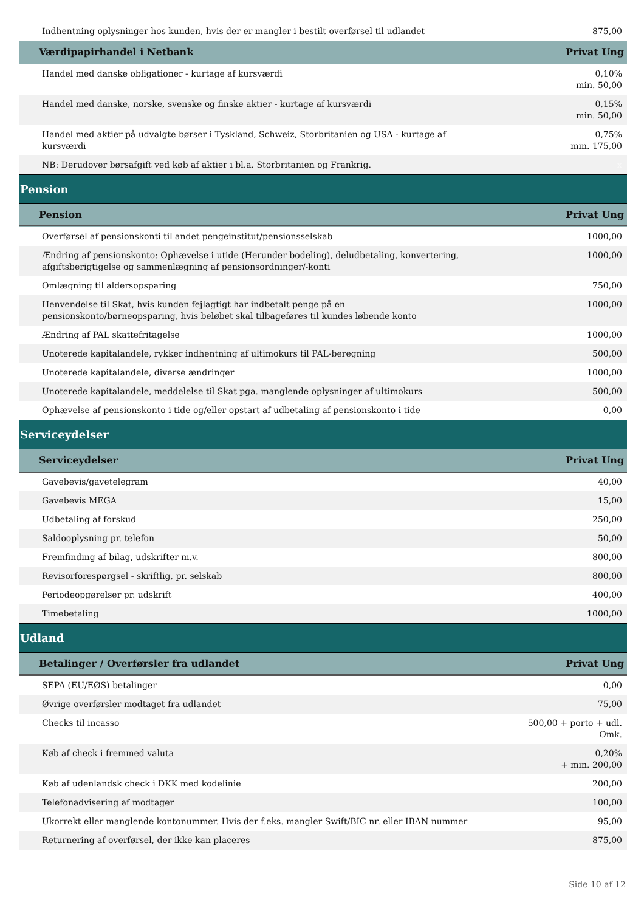| Indhentning oplysninger hos kunden, hvis der er mangler i bestilt overførsel til udlandet | 875,00 |
| Værdipapirhandel i Netbank | Privat Ung |
| Handel med danske obligationer - kurtage af kursværdi | 0,10% min. 50,00 |
| Handel med danske, norske, svenske og finske aktier - kurtage af kursværdi | 0,15% min. 50,00 |
| Handel med aktier på udvalgte børser i Tyskland, Schweiz, Storbritanien og USA - kurtage af kursværdi | 0,75% min. 175,00 |
| NB: Derudover børsafgift ved køb af aktier i bl.a. Storbritanien og Frankrig. | x |
| Pension | |
| Pension | Privat Ung |
| Overførsel af pensionskonti til andet pengeinstitut/pensionsselskab | 1000,00 |
| Ændring af pensionskonto: Ophævelse i utide (Herunder bodeling), deludbetaling, konvertering, afgiftsberigtigelse og sammenlægning af pensionsordninger/-konti | 1000,00 |
| Omlægning til aldersopsparing | 750,00 |
| Henvendelse til Skat, hvis kunden fejlagtigt har indbetalt penge på en pensionskonto/børneopsparing, hvis beløbet skal tilbageføres til kundes løbende konto | 1000,00 |
| Ændring af PAL skattefritagelse | 1000,00 |
| Unoterede kapitalandele, rykker indhentning af ultimokurs til PAL-beregning | 500,00 |
| Unoterede kapitalandele, diverse ændringer | 1000,00 |
| Unoterede kapitalandele, meddelelse til Skat pga. manglende oplysninger af ultimokurs | 500,00 |
| Ophævelse af pensionskonto i tide og/eller opstart af udbetaling af pensionskonto i tide | 0,00 |
| Serviceydelser | |
| Serviceydelser | Privat Ung |
| Gavebevis/gavetelegram | 40,00 |
| Gavebevis MEGA | 15,00 |
| Udbetaling af forskud | 250,00 |
| Saldooplysning pr. telefon | 50,00 |
| Fremfinding af bilag, udskrifter m.v. | 800,00 |
| Revisorforespørgsel - skriftlig, pr. selskab | 800,00 |
| Periodeopgørelser pr. udskrift | 400,00 |
| Timebetaling | 1000,00 |
| Udland | |
| Betalinger / Overførsler fra udlandet | Privat Ung |
| SEPA (EU/EØS) betalinger | 0,00 |
| Øvrige overførsler modtaget fra udlandet | 75,00 |
| Checks til incasso | 500,00 + porto + udl. Omk. |
| Køb af check i fremmed valuta | 0,20% + min. 200,00 |
| Køb af udenlandsk check i DKK med kodelinie | 200,00 |
| Telefonadvisering af modtager | 100,00 |
| Ukorrekt eller manglende kontonummer. Hvis der f.eks. mangler Swift/BIC nr. eller IBAN nummer | 95,00 |
| Returnering af overførsel, der ikke kan placeres | 875,00 |
Side 10 af 12